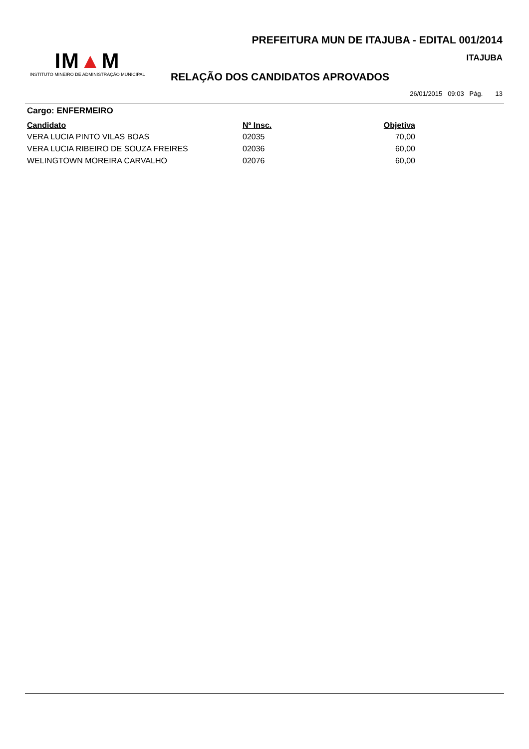PREFEITURA MUN DE ITAJUBA - EDITAL 001/2014
IM▲M
INSTITUTO MINEIRO DE ADMINISTRAÇÃO MUNICIPAL
ITAJUBA
RELAÇÃO DOS CANDIDATOS APROVADOS
26/01/2015 09:03 Pág. 13
Cargo: ENFERMEIRO
| Candidato | Nº Insc. | Objetiva |
| --- | --- | --- |
| VERA LUCIA PINTO VILAS BOAS | 02035 | 70,00 |
| VERA LUCIA RIBEIRO DE SOUZA FREIRES | 02036 | 60,00 |
| WELINGTOWN MOREIRA CARVALHO | 02076 | 60,00 |